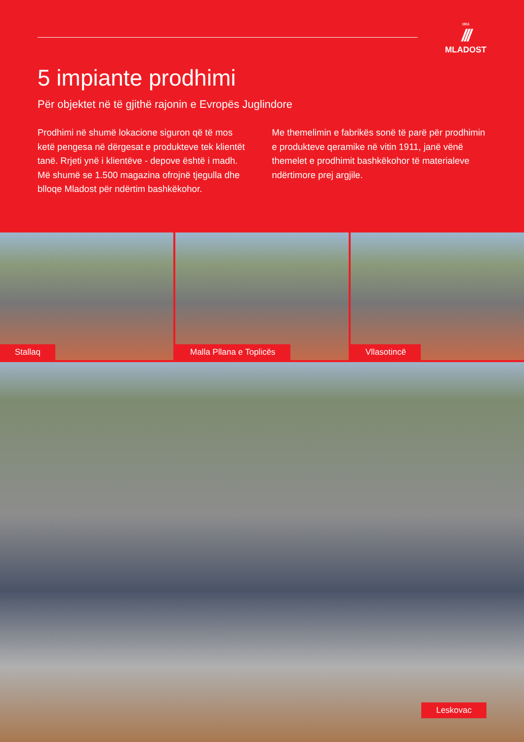1911
///
MLADOST
5 impiante prodhimi
Për objektet në të gjithë rajonin e Evropës Juglindore
Prodhimi në shumë lokacione siguron që të mos ketë pengesa në dërgesat e produkteve tek klientët tanë. Rrjeti ynë i klientëve - depove është i madh. Më shumë se 1.500 magazina ofrojnë tjegulla dhe blloqe Mladost për ndërtim bashkëkohor.
Me themelimin e fabrikës sonë të parë për prodhimin e produkteve qeramike në vitin 1911, janë vënë themelet e prodhimit bashkëkohor të materialeve ndërtimore prej argjile.
Stallaq
Malla Pllana e Toplicës
Vllasotincë
Leskovac